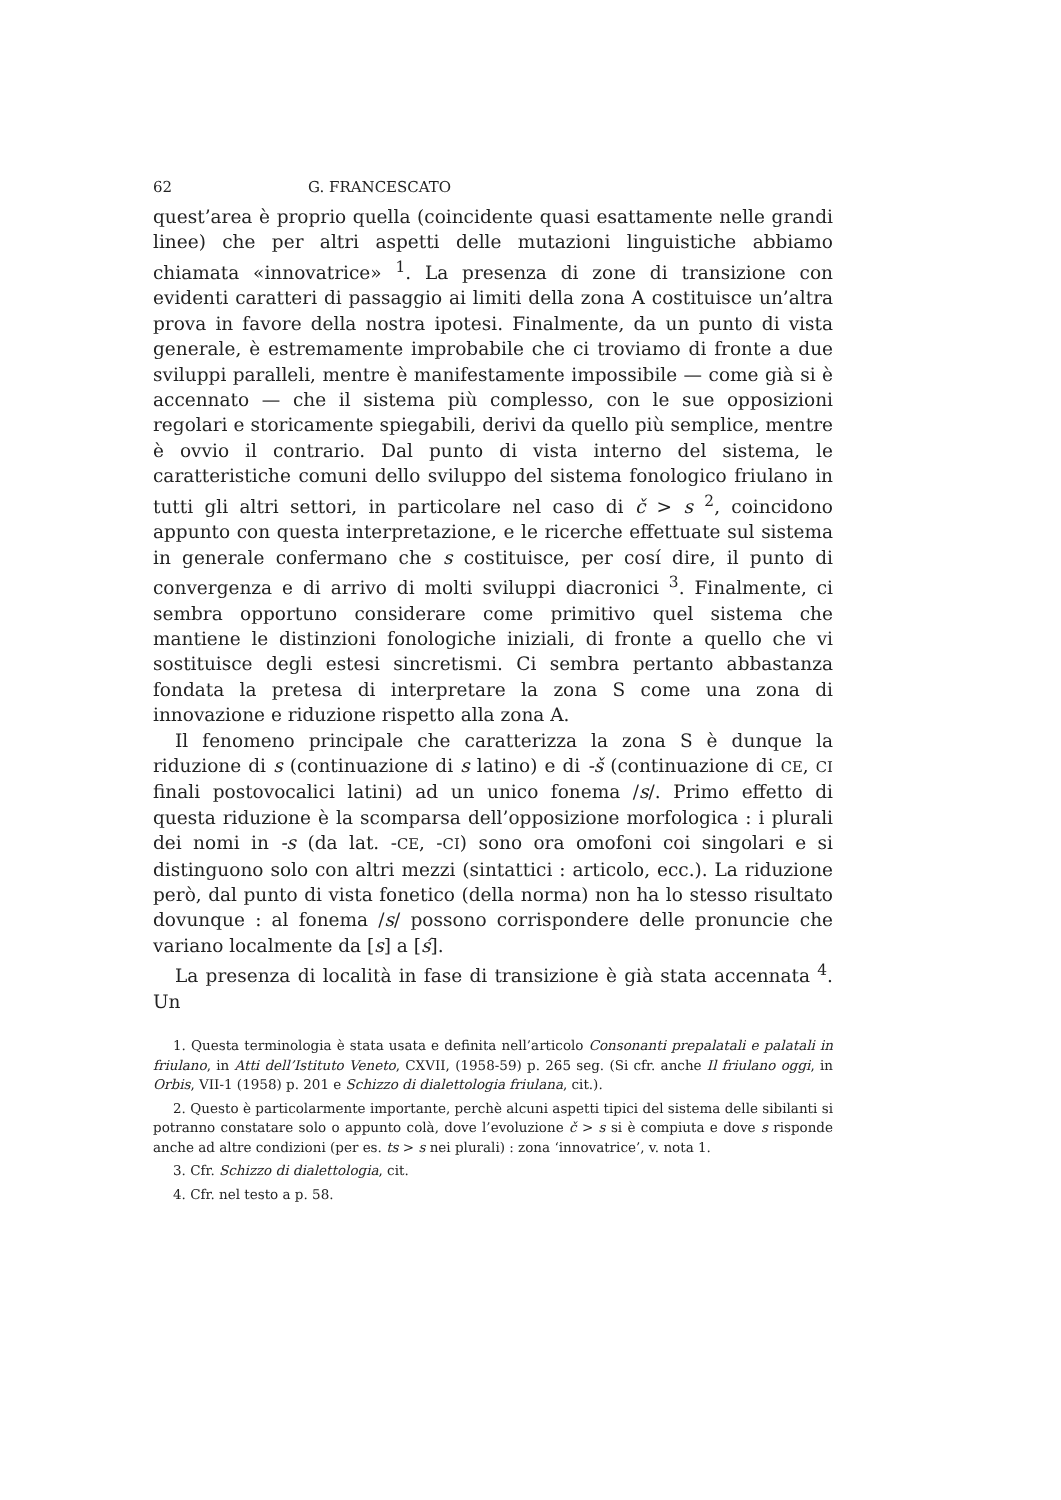62 G. FRANCESCATO
quest’area è proprio quella (coincidente quasi esattamente nelle grandi linee) che per altri aspetti delle mutazioni linguistiche abbiamo chiamata «innovatrice» <sup>1</sup>. La presenza di zone di transizione con evidenti caratteri di passaggio ai limiti della zona A costituisce un’altra prova in favore della nostra ipotesi. Finalmente, da un punto di vista generale, è estremamente improbabile che ci troviamo di fronte a due sviluppi paralleli, mentre è manifestamente impossibile — come già si è accennato — che il sistema più complesso, con le sue opposizioni regolari e storicamente spiegabili, derivi da quello più semplice, mentre è ovvio il contrario. Dal punto di vista interno del sistema, le caratteristiche comuni dello sviluppo del sistema fonologico friulano in tutti gli altri settori, in particolare nel caso di č > s <sup>2</sup>, coincidono appunto con questa interpretazione, e le ricerche effettuate sul sistema in generale confermano che s costituisce, per cosí dire, il punto di convergenza e di arrivo di molti sviluppi diacronici <sup>3</sup>. Finalmente, ci sembra opportuno considerare come primitivo quel sistema che mantiene le distinzioni fonologiche iniziali, di fronte a quello che vi sostituisce degli estesi sincretismi. Ci sembra pertanto abbastanza fondata la pretesa di interpretare la zona S come una zona di innovazione e riduzione rispetto alla zona A.
Il fenomeno principale che caratterizza la zona S è dunque la riduzione di s (continuazione di s latino) e di -š (continuazione di CE, CI finali postovocalici latini) ad un unico fonema /s/. Primo effetto di questa riduzione è la scomparsa dell’opposizione morfologica : i plurali dei nomi in -s (da lat. -CE, -CI) sono ora omofoni coi singolari e si distinguono solo con altri mezzi (sintattici : articolo, ecc.). La riduzione però, dal punto di vista fonetico (della norma) non ha lo stesso risultato dovunque : al fonema /s/ possono corrispondere delle pronuncie che variano localmente da [s] a [ś].
La presenza di località in fase di transizione è già stata accennata <sup>4</sup>. Un
1. Questa terminologia è stata usata e definita nell’articolo Consonanti prepalatali e palatali in friulano, in Atti dell’Istituto Veneto, CXVII, (1958-59) p. 265 seg. (Si cfr. anche Il friulano oggi, in Orbis, VII-1 (1958) p. 201 e Schizzo di dialettologia friulana, cit.).
2. Questo è particolarmente importante, perchè alcuni aspetti tipici del sistema delle sibilanti si potranno constatare solo o appunto colà, dove l’evoluzione č > s si è compiuta e dove s risponde anche ad altre condizioni (per es. ts > s nei plurali) : zona ‘innovatrice’, v. nota 1.
3. Cfr. Schizzo di dialettologia, cit.
4. Cfr. nel testo a p. 58.